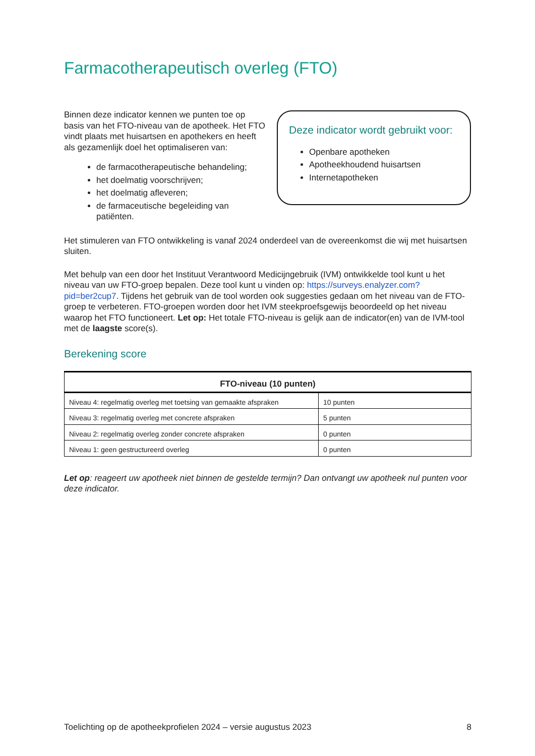Farmacotherapeutisch overleg (FTO)
Binnen deze indicator kennen we punten toe op basis van het FTO-niveau van de apotheek. Het FTO vindt plaats met huisartsen en apothekers en heeft als gezamenlijk doel het optimaliseren van:
de farmacotherapeutische behandeling;
het doelmatig voorschrijven;
het doelmatig afleveren;
de farmaceutische begeleiding van patiënten.
Deze indicator wordt gebruikt voor:
Openbare apotheken
Apotheekhoudend huisartsen
Internetapotheken
Het stimuleren van FTO ontwikkeling is vanaf 2024 onderdeel van de overeenkomst die wij met huisartsen sluiten.
Met behulp van een door het Instituut Verantwoord Medicijngebruik (IVM) ontwikkelde tool kunt u het niveau van uw FTO-groep bepalen. Deze tool kunt u vinden op: https://surveys.enalyzer.com?pid=ber2cup7. Tijdens het gebruik van de tool worden ook suggesties gedaan om het niveau van de FTO-groep te verbeteren. FTO-groepen worden door het IVM steekproefsgewijs beoordeeld op het niveau waarop het FTO functioneert. Let op: Het totale FTO-niveau is gelijk aan de indicator(en) van de IVM-tool met de laagste score(s).
Berekening score
| FTO-niveau (10 punten) | |
| --- | --- |
| Niveau 4: regelmatig overleg met toetsing van gemaakte afspraken | 10 punten |
| Niveau 3: regelmatig overleg met concrete afspraken | 5 punten |
| Niveau 2: regelmatig overleg zonder concrete afspraken | 0 punten |
| Niveau 1: geen gestructureerd overleg | 0 punten |
Let op: reageert uw apotheek niet binnen de gestelde termijn? Dan ontvangt uw apotheek nul punten voor deze indicator.
Toelichting op de apotheekprofielen 2024 – versie augustus 2023 8